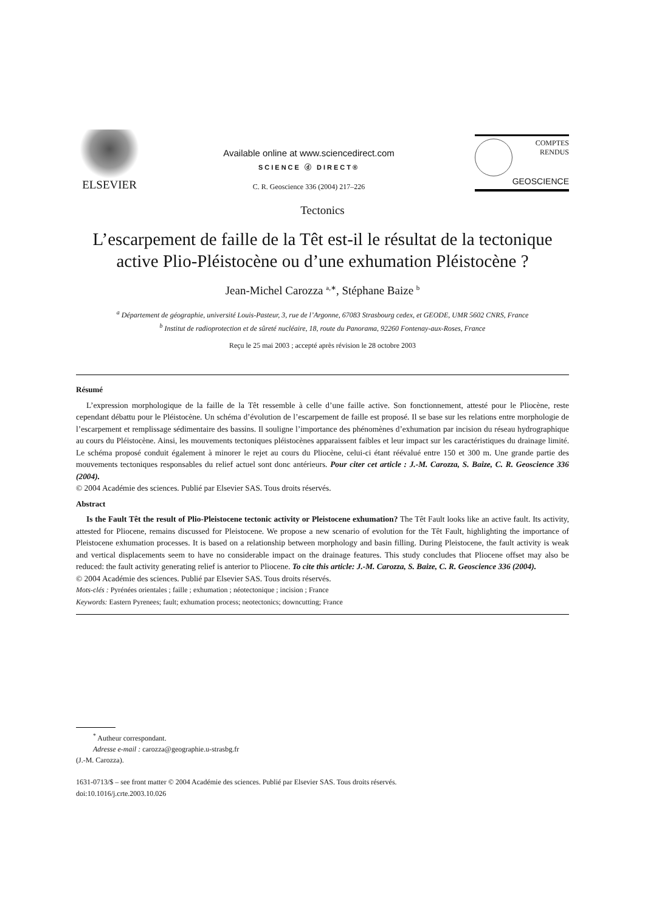ELSEVIER
Available online at www.sciencedirect.com
SCIENCE ⓓ DIRECT®
C. R. Geoscience 336 (2004) 217–226
COMPTES RENDUS
GEOSCIENCE
Tectonics
L’escarpement de faille de la Têt est-il le résultat de la tectonique active Plio-Pléistocène ou d’une exhumation Pléistocène ?
Jean-Michel Carozza <sup>a,∗</sup>, Stéphane Baize <sup>b</sup>
<sup>a</sup> Département de géographie, université Louis-Pasteur, 3, rue de l’Argonne, 67083 Strasbourg cedex, et GEODE, UMR 5602 CNRS, France
<sup>b</sup> Institut de radioprotection et de sûreté nucléaire, 18, route du Panorama, 92260 Fontenay-aux-Roses, France
Reçu le 25 mai 2003 ; accepté après révision le 28 octobre 2003
Résumé
L’expression morphologique de la faille de la Têt ressemble à celle d’une faille active. Son fonctionnement, attesté pour le Pliocène, reste cependant débattu pour le Pléistocène. Un schéma d’évolution de l’escarpement de faille est proposé. Il se base sur les relations entre morphologie de l’escarpement et remplissage sédimentaire des bassins. Il souligne l’importance des phénomènes d’exhumation par incision du réseau hydrographique au cours du Pléistocène. Ainsi, les mouvements tectoniques pléistocènes apparaissent faibles et leur impact sur les caractéristiques du drainage limité. Le schéma proposé conduit également à minorer le rejet au cours du Pliocène, celui-ci étant réévalué entre 150 et 300 m. Une grande partie des mouvements tectoniques responsables du relief actuel sont donc antérieurs. Pour citer cet article : J.-M. Carozza, S. Baize, C. R. Geoscience 336 (2004).
© 2004 Académie des sciences. Publié par Elsevier SAS. Tous droits réservés.
Abstract
Is the Fault Têt the result of Plio-Pleistocene tectonic activity or Pleistocene exhumation? The Têt Fault looks like an active fault. Its activity, attested for Pliocene, remains discussed for Pleistocene. We propose a new scenario of evolution for the Têt Fault, highlighting the importance of Pleistocene exhumation processes. It is based on a relationship between morphology and basin filling. During Pleistocene, the fault activity is weak and vertical displacements seem to have no considerable impact on the drainage features. This study concludes that Pliocene offset may also be reduced: the fault activity generating relief is anterior to Pliocene. To cite this article: J.-M. Carozza, S. Baize, C. R. Geoscience 336 (2004).
© 2004 Académie des sciences. Publié par Elsevier SAS. Tous droits réservés.
Mots-clés : Pyrénées orientales ; faille ; exhumation ; néotectonique ; incision ; France
Keywords: Eastern Pyrenees; fault; exhumation process; neotectonics; downcutting; France
<sup>*</sup> Autheur correspondant.
Adresse e-mail : carozza@geographie.u-strasbg.fr
(J.-M. Carozza).
1631-0713/$ – see front matter © 2004 Académie des sciences. Publié par Elsevier SAS. Tous droits réservés.
doi:10.1016/j.crte.2003.10.026